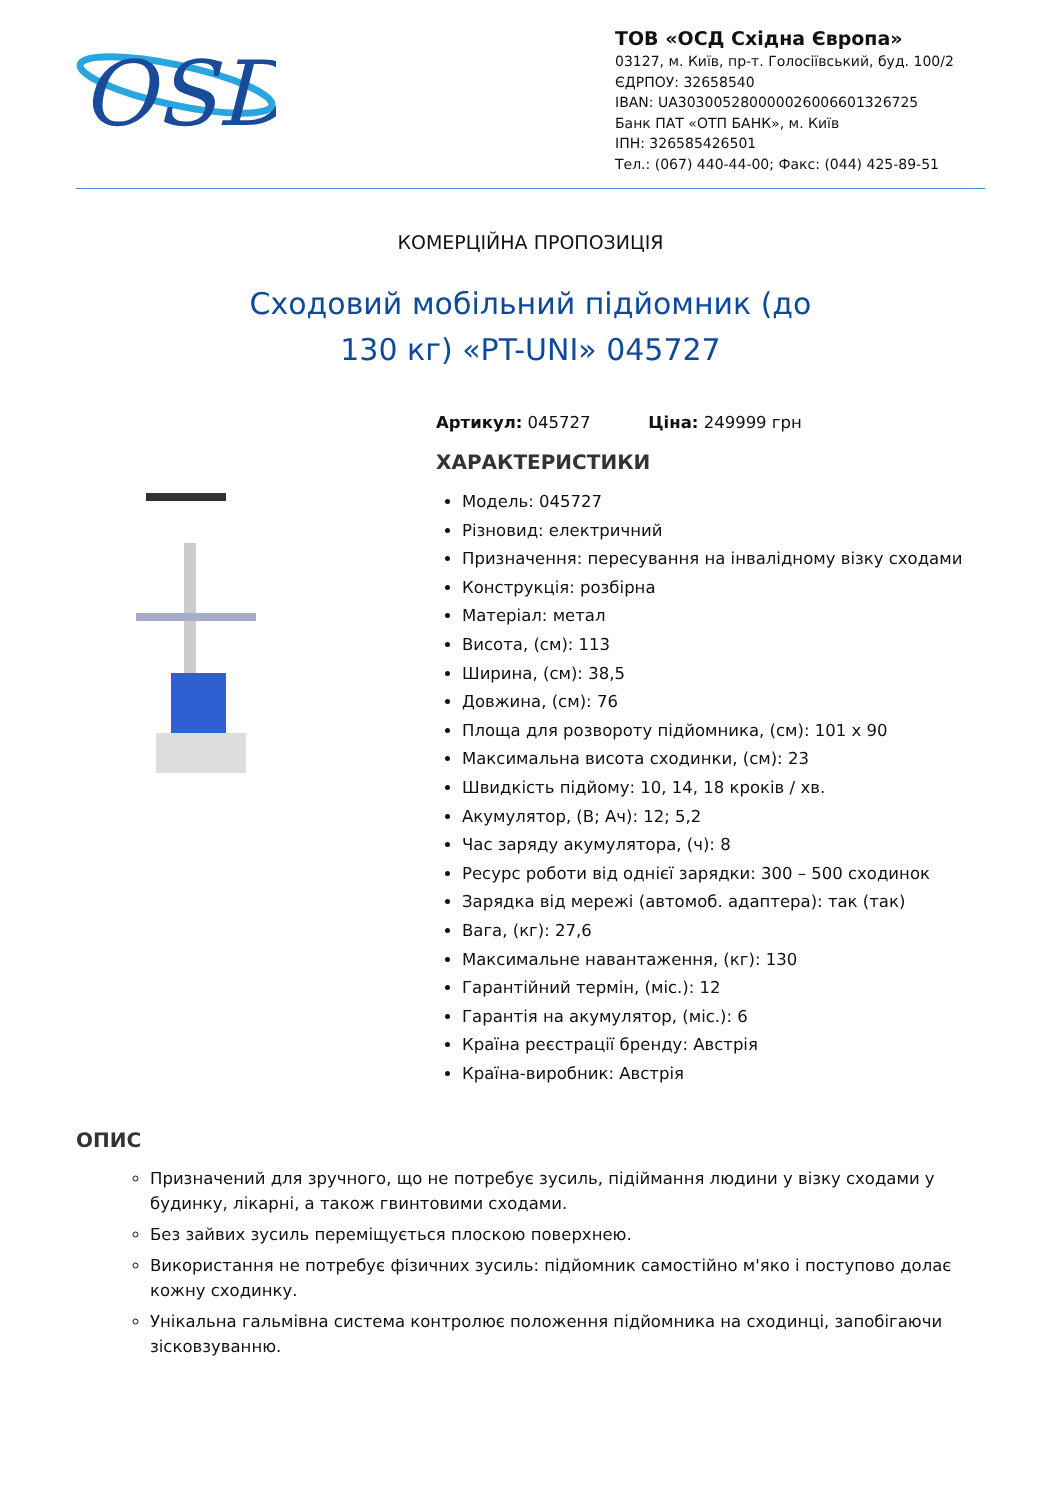OSD
ТОВ «ОСД Східна Європа»
03127, м. Київ, пр-т. Голосіївський, буд. 100/2
ЄДРПОУ: 32658540
IBAN: UA303005280000026006601326725
Банк ПАТ «ОТП БАНК», м. Київ
ІПН: 326585426501
Тел.: (067) 440-44-00; Факс: (044) 425-89-51
КОМЕРЦІЙНА ПРОПОЗИЦІЯ
Сходовий мобільний підйомник (до 130 кг) «PT-UNI» 045727
Артикул: 045727 Ціна: 249999 грн
ХАРАКТЕРИСТИКИ
Модель: 045727
Різновид: електричний
Призначення: пересування на інвалідному візку сходами
Конструкція: розбірна
Матеріал: метал
Висота, (см): 113
Ширина, (см): 38,5
Довжина, (см): 76
Площа для розвороту підйомника, (см): 101 x 90
Максимальна висота сходинки, (см): 23
Швидкість підйому: 10, 14, 18 кроків / хв.
Акумулятор, (В; Ач): 12; 5,2
Час заряду акумулятора, (ч): 8
Ресурс роботи від однієї зарядки: 300 – 500 сходинок
Зарядка від мережі (автомоб. адаптера): так (так)
Вага, (кг): 27,6
Максимальне навантаження, (кг): 130
Гарантійний термін, (міс.): 12
Гарантія на акумулятор, (міс.): 6
Країна реєстрації бренду: Австрія
Країна-виробник: Австрія
ОПИС
Призначений для зручного, що не потребує зусиль, підіймання людини у візку сходами у будинку, лікарні, а також гвинтовими сходами.
Без зайвих зусиль переміщується плоскою поверхнею.
Використання не потребує фізичних зусиль: підйомник самостійно м'яко і поступово долає кожну сходинку.
Унікальна гальмівна система контролює положення підйомника на сходинці, запобігаючи зісковзуванню.